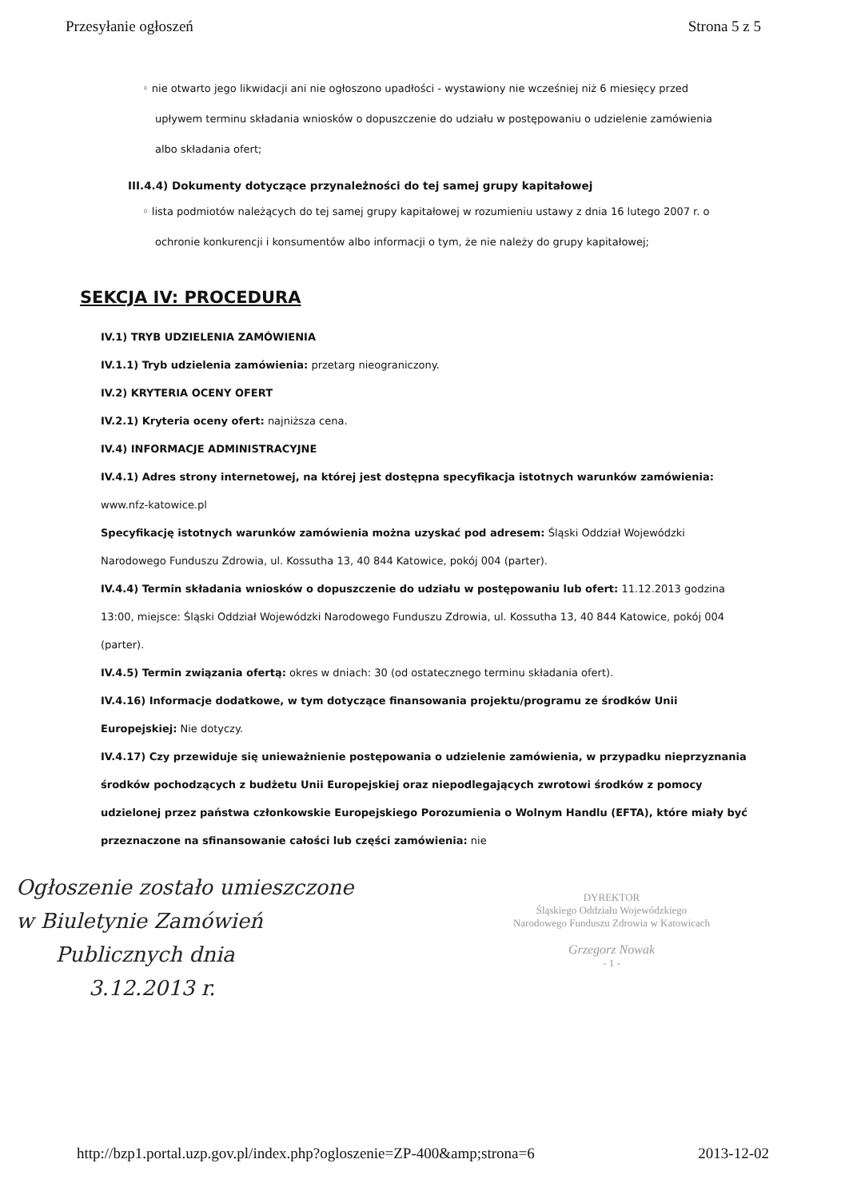Przesyłanie ogłoszeń Strona 5 z 5
◦ nie otwarto jego likwidacji ani nie ogłoszono upadłości - wystawiony nie wcześniej niż 6 miesięcy przed upływem terminu składania wniosków o dopuszczenie do udziału w postępowaniu o udzielenie zamówienia albo składania ofert;
III.4.4) Dokumenty dotyczące przynależności do tej samej grupy kapitałowej
◦ lista podmiotów należących do tej samej grupy kapitałowej w rozumieniu ustawy z dnia 16 lutego 2007 r. o ochronie konkurencji i konsumentów albo informacji o tym, że nie należy do grupy kapitałowej;
SEKCJA IV: PROCEDURA
IV.1) TRYB UDZIELENIA ZAMÓWIENIA
IV.1.1) Tryb udzielenia zamówienia: przetarg nieograniczony.
IV.2) KRYTERIA OCENY OFERT
IV.2.1) Kryteria oceny ofert: najniższa cena.
IV.4) INFORMACJE ADMINISTRACYJNE
IV.4.1) Adres strony internetowej, na której jest dostępna specyfikacja istotnych warunków zamówienia: www.nfz-katowice.pl
Specyfikację istotnych warunków zamówienia można uzyskać pod adresem: Śląski Oddział Wojewódzki Narodowego Funduszu Zdrowia, ul. Kossutha 13, 40 844 Katowice, pokój 004 (parter).
IV.4.4) Termin składania wniosków o dopuszczenie do udziału w postępowaniu lub ofert: 11.12.2013 godzina 13:00, miejsce: Śląski Oddział Wojewódzki Narodowego Funduszu Zdrowia, ul. Kossutha 13, 40 844 Katowice, pokój 004 (parter).
IV.4.5) Termin związania ofertą: okres w dniach: 30 (od ostatecznego terminu składania ofert).
IV.4.16) Informacje dodatkowe, w tym dotyczące finansowania projektu/programu ze środków Unii Europejskiej: Nie dotyczy.
IV.4.17) Czy przewiduje się unieważnienie postępowania o udzielenie zamówienia, w przypadku nieprzyznania środków pochodzących z budżetu Unii Europejskiej oraz niepodlegających zwrotowi środków z pomocy udzielonej przez państwa członkowskie Europejskiego Porozumienia o Wolnym Handlu (EFTA), które miały być przeznaczone na sfinansowanie całości lub części zamówienia: nie
Ogłoszenie zostało umieszczone
w Biuletynie Zamówień
Publicznych dnia
3.12.2013 r.
DYREKTOR
Śląskiego Oddziału Wojewódzkiego
Narodowego Funduszu Zdrowia w Katowicach
Grzegorz Nowak
- 1 -
http://bzp1.portal.uzp.gov.pl/index.php?ogloszenie=ZP-400&amp;strona=6 2013-12-02